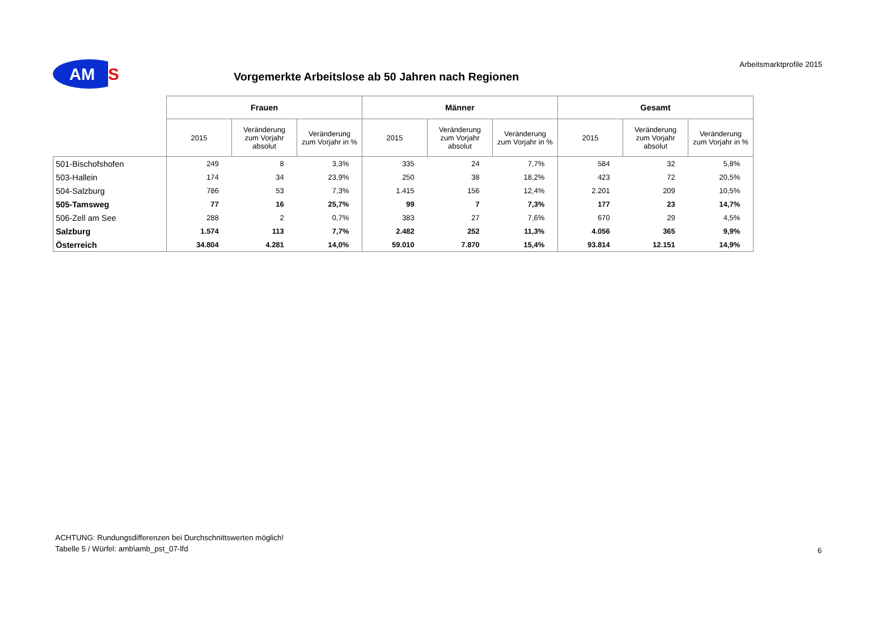AM
S
Vorgemerkte Arbeitslose ab 50 Jahren nach Regionen
Arbeitsmarktprofile 2015
| | Frauen | | | Männer | | | Gesamt | | |
| --- | --- | --- | --- | --- | --- | --- | --- | --- | --- |
| | 2015 | Veränderung zum Vorjahr absolut | Veränderung zum Vorjahr in % | 2015 | Veränderung zum Vorjahr absolut | Veränderung zum Vorjahr in % | 2015 | Veränderung zum Vorjahr absolut | Veränderung zum Vorjahr in % |
| 501-Bischofshofen | 249 | 8 | 3,3% | 335 | 24 | 7,7% | 584 | 32 | 5,8% |
| 503-Hallein | 174 | 34 | 23,9% | 250 | 38 | 18,2% | 423 | 72 | 20,5% |
| 504-Salzburg | 786 | 53 | 7,3% | 1.415 | 156 | 12,4% | 2.201 | 209 | 10,5% |
| 505-Tamsweg | 77 | 16 | 25,7% | 99 | 7 | 7,3% | 177 | 23 | 14,7% |
| 506-Zell am See | 288 | 2 | 0,7% | 383 | 27 | 7,6% | 670 | 29 | 4,5% |
| Salzburg | 1.574 | 113 | 7,7% | 2.482 | 252 | 11,3% | 4.056 | 365 | 9,9% |
| Österreich | 34.804 | 4.281 | 14,0% | 59.010 | 7.870 | 15,4% | 93.814 | 12.151 | 14,9% |
ACHTUNG: Rundungsdifferenzen bei Durchschnittswerten möglich!
Tabelle 5 / Würfel: amb\amb_pst_07-lfd
6